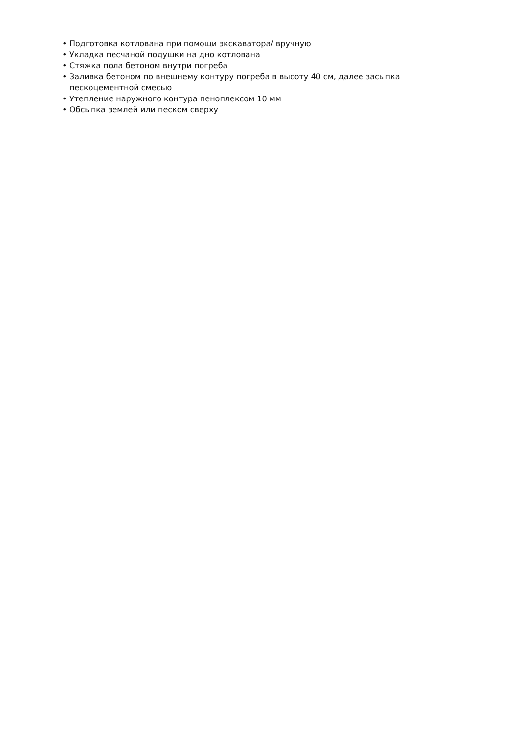• Подготовка котлована при помощи экскаватора/ вручную
• Укладка песчаной подушки на дно котлована
• Стяжка пола бетоном внутри погреба
• Заливка бетоном по внешнему контуру погреба в высоту 40 см, далее засыпка пескоцементной смесью
• Утепление наружного контура пеноплексом 10 мм
• Обсыпка землей или песком сверху